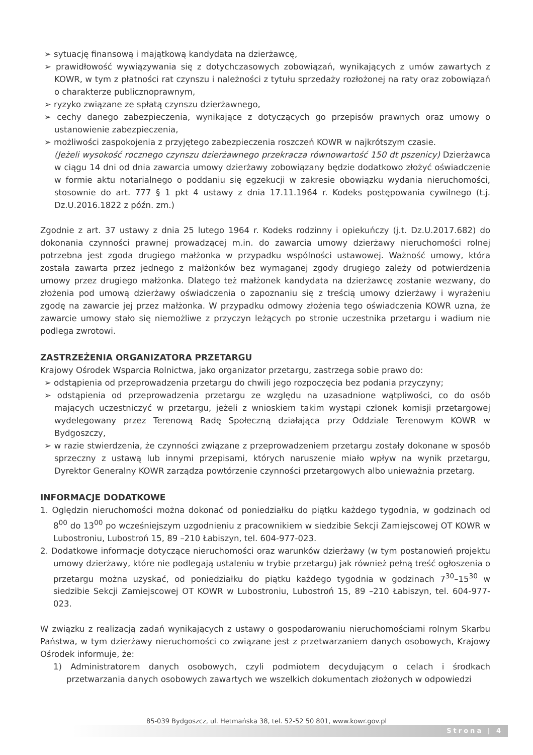➢ sytuację finansową i majątkową kandydata na dzierżawcę,
➢ prawidłowość wywiązywania się z dotychczasowych zobowiązań, wynikających z umów zawartych z KOWR, w tym z płatności rat czynszu i należności z tytułu sprzedaży rozłożonej na raty oraz zobowiązań o charakterze publicznoprawnym,
➢ ryzyko związane ze spłatą czynszu dzierżawnego,
➢ cechy danego zabezpieczenia, wynikające z dotyczących go przepisów prawnych oraz umowy o ustanowienie zabezpieczenia,
➢ możliwości zaspokojenia z przyjętego zabezpieczenia roszczeń KOWR w najkrótszym czasie.
(Jeżeli wysokość rocznego czynszu dzierżawnego przekracza równowartość 150 dt pszenicy) Dzierżawca w ciągu 14 dni od dnia zawarcia umowy dzierżawy zobowiązany będzie dodatkowo złożyć oświadczenie w formie aktu notarialnego o poddaniu się egzekucji w zakresie obowiązku wydania nieruchomości, stosownie do art. 777 § 1 pkt 4 ustawy z dnia 17.11.1964 r. Kodeks postępowania cywilnego (t.j. Dz.U.2016.1822 z późn. zm.)
Zgodnie z art. 37 ustawy z dnia 25 lutego 1964 r. Kodeks rodzinny i opiekuńczy (j.t. Dz.U.2017.682) do dokonania czynności prawnej prowadzącej m.in. do zawarcia umowy dzierżawy nieruchomości rolnej potrzebna jest zgoda drugiego małżonka w przypadku wspólności ustawowej. Ważność umowy, która została zawarta przez jednego z małżonków bez wymaganej zgody drugiego zależy od potwierdzenia umowy przez drugiego małżonka. Dlatego też małżonek kandydata na dzierżawcę zostanie wezwany, do złożenia pod umową dzierżawy oświadczenia o zapoznaniu się z treścią umowy dzierżawy i wyrażeniu zgodę na zawarcie jej przez małżonka. W przypadku odmowy złożenia tego oświadczenia KOWR uzna, że zawarcie umowy stało się niemożliwe z przyczyn leżących po stronie uczestnika przetargu i wadium nie podlega zwrotowi.
ZASTRZEŻENIA ORGANIZATORA PRZETARGU
Krajowy Ośrodek Wsparcia Rolnictwa, jako organizator przetargu, zastrzega sobie prawo do:
➢ odstąpienia od przeprowadzenia przetargu do chwili jego rozpoczęcia bez podania przyczyny;
➢ odstąpienia od przeprowadzenia przetargu ze względu na uzasadnione wątpliwości, co do osób mających uczestniczyć w przetargu, jeżeli z wnioskiem takim wystąpi członek komisji przetargowej wydelegowany przez Terenową Radę Społeczną działająca przy Oddziale Terenowym KOWR w Bydgoszczy,
➢ w razie stwierdzenia, że czynności związane z przeprowadzeniem przetargu zostały dokonane w sposób sprzeczny z ustawą lub innymi przepisami, których naruszenie miało wpływ na wynik przetargu, Dyrektor Generalny KOWR zarządza powtórzenie czynności przetargowych albo unieważnia przetarg.
INFORMACJE DODATKOWE
1. Oględzin nieruchomości można dokonać od poniedziałku do piątku każdego tygodnia, w godzinach od 8<sup>00</sup> do 13<sup>00</sup> po wcześniejszym uzgodnieniu z pracownikiem w siedzibie Sekcji Zamiejscowej OT KOWR w Lubostroniu, Lubostroń 15, 89 –210 Łabiszyn, tel. 604-977-023.
2. Dodatkowe informacje dotyczące nieruchomości oraz warunków dzierżawy (w tym postanowień projektu umowy dzierżawy, które nie podlegają ustaleniu w trybie przetargu) jak również pełną treść ogłoszenia o przetargu można uzyskać, od poniedziałku do piątku każdego tygodnia w godzinach 7<sup>30</sup>–15<sup>30</sup> w siedzibie Sekcji Zamiejscowej OT KOWR w Lubostroniu, Lubostroń 15, 89 –210 Łabiszyn, tel. 604-977-023.
W związku z realizacją zadań wynikających z ustawy o gospodarowaniu nieruchomościami rolnym Skarbu Państwa, w tym dzierżawy nieruchomości co związane jest z przetwarzaniem danych osobowych, Krajowy Ośrodek informuje, że:
1) Administratorem danych osobowych, czyli podmiotem decydującym o celach i środkach przetwarzania danych osobowych zawartych we wszelkich dokumentach złożonych w odpowiedzi
85-039 Bydgoszcz, ul. Hetmańska 38, tel. 52-52 50 801, www.kowr.gov.pl
Strona | 4